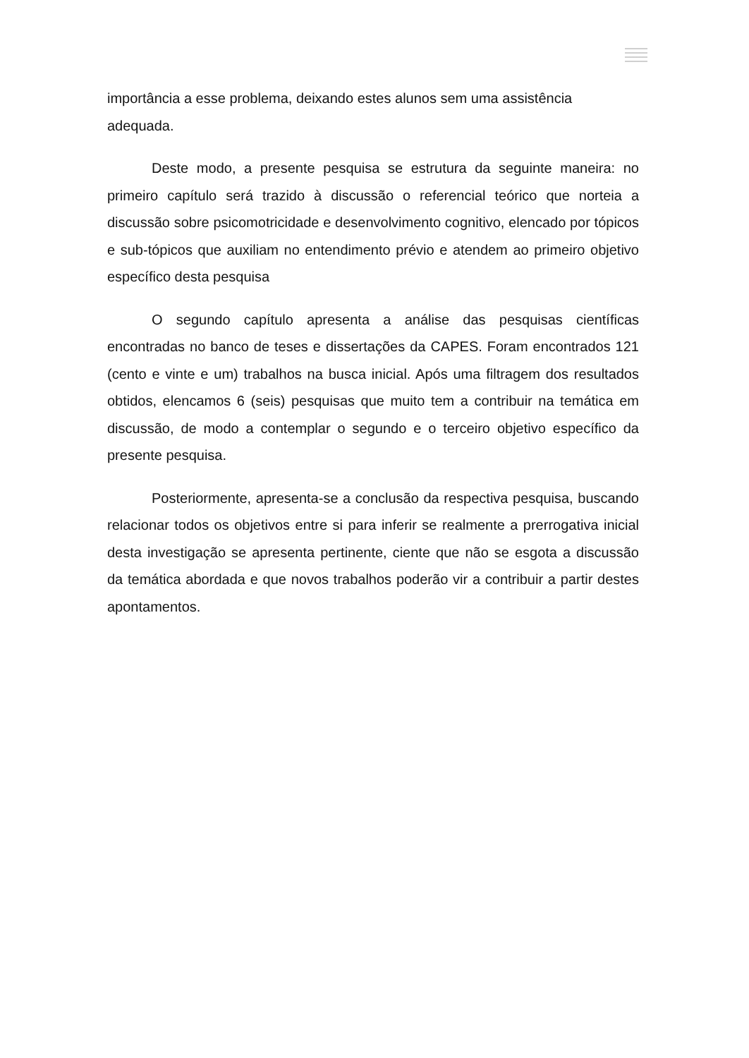importância a esse problema, deixando estes alunos sem uma assistência adequada.
Deste modo, a presente pesquisa se estrutura da seguinte maneira: no primeiro capítulo será trazido à discussão o referencial teórico que norteia a discussão sobre psicomotricidade e desenvolvimento cognitivo, elencado por tópicos e sub-tópicos que auxiliam no entendimento prévio e atendem ao primeiro objetivo específico desta pesquisa
O segundo capítulo apresenta a análise das pesquisas científicas encontradas no banco de teses e dissertações da CAPES. Foram encontrados 121 (cento e vinte e um) trabalhos na busca inicial. Após uma filtragem dos resultados obtidos, elencamos 6 (seis) pesquisas que muito tem a contribuir na temática em discussão, de modo a contemplar o segundo e o terceiro objetivo específico da presente pesquisa.
Posteriormente, apresenta-se a conclusão da respectiva pesquisa, buscando relacionar todos os objetivos entre si para inferir se realmente a prerrogativa inicial desta investigação se apresenta pertinente, ciente que não se esgota a discussão da temática abordada e que novos trabalhos poderão vir a contribuir a partir destes apontamentos.